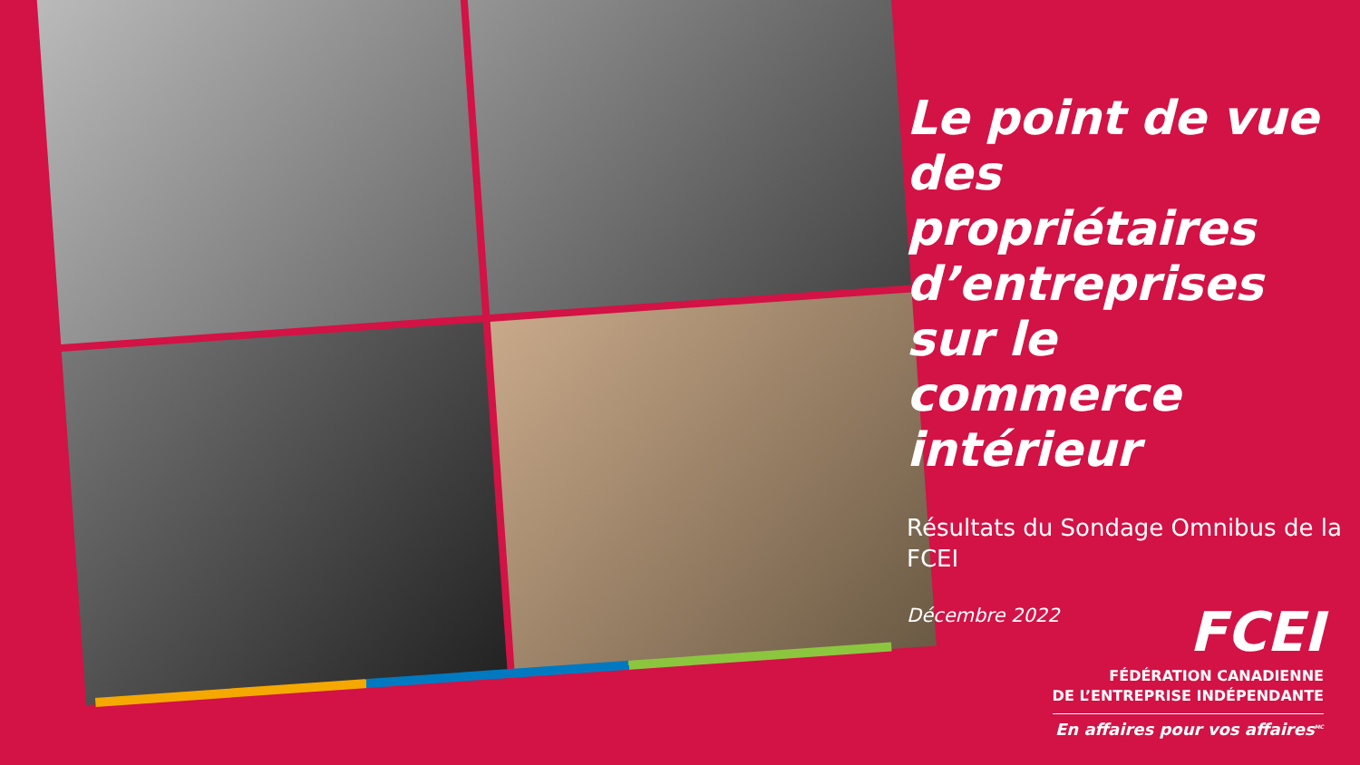Le point de vue des propriétaires d’entreprises sur le commerce intérieur
Résultats du Sondage Omnibus de la FCEI
Décembre 2022
FCEI
FÉDÉRATION CANADIENNE
DE L’ENTREPRISE INDÉPENDANTE
En affaires pour vos affaires<sup>MC</sup>